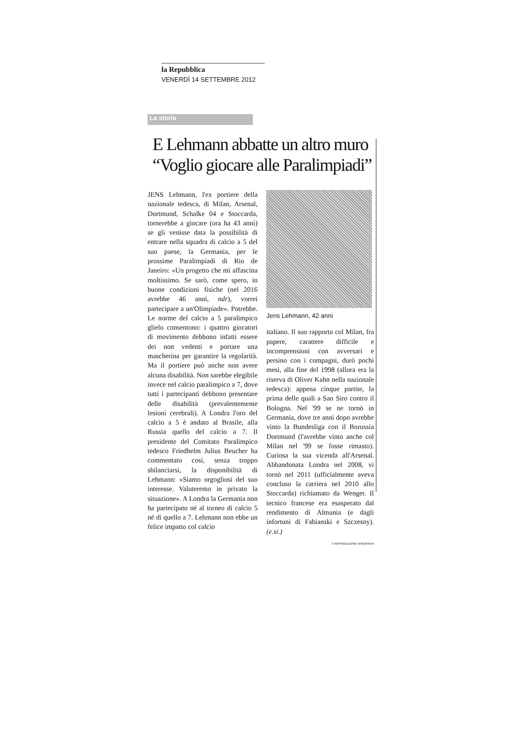la Repubblica
VENERDÌ 14 SETTEMBRE 2012
La storia
E Lehmann abbatte un altro muro
“Voglio giocare alle Paralimpiadi”
JENS Lehmann, l'ex portiere della nazionale tedesca, di Milan, Arsenal, Dortmund, Schalke 04 e Stoccarda, tornerebbe a giocare (ora ha 43 anni) se gli venisse data la possibilità di entrare nella squadra di calcio a 5 del suo paese, la Germania, per le prossime Paralimpiadi di Rio de Janeiro: «Un progetto che mi affascina moltissimo. Se sarò, come spero, in buone condizioni fisiche (nel 2016 avrebbe 46 anni, ndr), vorrei partecipare a un'Olimpiade». Potrebbe. Le norme del calcio a 5 paralimpico glielo consentono: i quattro giocatori di movimento debbono infatti essere dei non vedenti e portare una mascherina per garantire la regolarità. Ma il portiere può anche non avere alcuna disabilità. Non sarebbe elegibile invece nel calcio paralimpico a 7, dove tutti i partecipanti debbono presentare delle disabilità (prevalentemente lesioni cerebrali). A Londra l'oro del calcio a 5 è andato al Brasile, alla Russia quello del calcio a 7. Il presidente del Comitato Paralimpico tedesco Friedhelm Julius Beucher ha commentato così, senza troppo sbilanciarsi, la disponibilità di Lehmann: «Siamo orgogliosi del suo interesse. Valuteremo in privato la situazione». A Londra la Germania non ha partecipato né al torneo di calcio 5 né di quello a 7. Lehmann non ebbe un felice impatto col calcio
Jens Lehmann, 42 anni
italiano. Il suo rapporto col Milan, fra papere, carattere difficile e incomprensioni con avversari e persino con i compagni, durò pochi mesi, alla fine del 1998 (allora era la riserva di Oliver Kahn nella nazionale tedesca): appena cinque partite, la prima delle quali a San Siro contro il Bologna. Nel '99 se ne tornò in Germania, dove tre anni dopo avrebbe vinto la Bundesliga con il Borussia Dortmund (l'avrebbe vinto anche col Milan nel '99 se fosse rimasto). Curiosa la sua vicenda all'Arsenal. Abbandonata Londra nel 2008, vi tornò nel 2011 (ufficialmente aveva concluso la carriera nel 2010 allo Stoccarda) richiamato da Wenger. Il tecnico francese era esasperato dal rendimento di Almunia (e dagli infortuni di Fabianski e Szczesny). (e.si.)
© RIPRODUZIONE RISERVATA